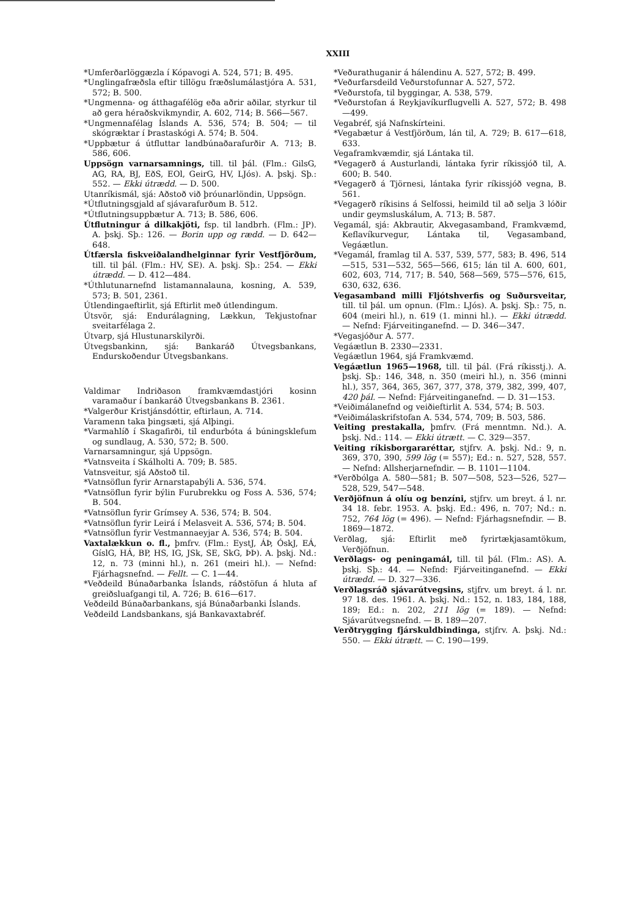XXIII
*Umferðarlöggæzla í Kópavogi A. 524, 571; B. 495.
*Unglingafræðsla eftir tillögu fræðslumálastjóra A. 531, 572; B. 500.
*Ungmenna- og átthagafélög eða aðrir aðilar, styrkur til að gera héraðskvikmyndir, A. 602, 714; B. 566—567.
*Ungmennafélag Íslands A. 536, 574; B. 504; — til skógræktar í Þrastaskógi A. 574; B. 504.
*Uppbætur á útfluttar landbúnaðarafurðir A. 713; B. 586, 606.
Uppsögn varnarsamnings, till. til þál. (Flm.: GilsG, AG, RA, BJ, EðS, EOl, GeirG, HV, LJós). A. þskj. Sþ.: 552. — Ekki útrædd. — D. 500.
Utanríkismál, sjá: Aðstoð við þróunarlöndin, Uppsögn.
*Útflutningsgjald af sjávarafurðum B. 512.
*Útflutningsuppbætur A. 713; B. 586, 606.
Útflutningur á dilkakjöti, fsp. til landbrh. (Flm.: JP). A. þskj. Sþ.: 126. — Borin upp og rædd. — D. 642—648.
Útfærsla fiskveiðalandhelginnar fyrir Vestfjörðum, till. til þál. (Flm.: HV, SE). A. þskj. Sþ.: 254. — Ekki útrædd. — D. 412—484.
*Úthlutunarnefnd listamannalauna, kosning, A. 539, 573; B. 501, 2361.
Útlendingaeftirlit, sjá Eftirlit með útlendingum.
Útsvör, sjá: Endurálagning, Lækkun, Tekjustofnar sveitarfélaga 2.
Útvarp, sjá Hlustunarskilyrði.
Útvegsbankinn, sjá: Bankaráð Útvegsbankans, Endurskoðendur Útvegsbankans.
Valdimar Indriðason framkvæmdastjóri kosinn varamaður í bankaráð Útvegsbankans B. 2361.
*Valgerður Kristjánsdóttir, eftirlaun, A. 714.
Varamenn taka þingsæti, sjá Alþingi.
*Varmahlíð í Skagafirði, til endurbóta á búningsklefum og sundlaug, A. 530, 572; B. 500.
Varnarsamningur, sjá Uppsögn.
*Vatnsveita í Skálholti A. 709; B. 585.
Vatnsveitur, sjá Aðstoð til.
*Vatnsöflun fyrir Arnarstapabýli A. 536, 574.
*Vatnsöflun fyrir býlin Furubrekku og Foss A. 536, 574; B. 504.
*Vatnsöflun fyrir Grímsey A. 536, 574; B. 504.
*Vatnsöflun fyrir Leirá í Melasveit A. 536, 574; B. 504.
*Vatnsöflun fyrir Vestmannaeyjar A. 536, 574; B. 504.
Vaxtalækkun o. fl., þmfrv. (Flm.: EystJ, ÁÞ, ÓskJ, EÁ, GíslG, HÁ, BP, HS, IG, JSk, SE, SkG, ÞÞ). A. þskj. Nd.: 12, n. 73 (minni hl.), n. 261 (meiri hl.). — Nefnd: Fjárhagsnefnd. — Fellt. — C. 1—44.
*Veðdeild Búnaðarbanka Íslands, ráðstöfun á hluta af greiðsluafgangi til, A. 726; B. 616—617.
Veðdeild Búnaðarbankans, sjá Búnaðarbanki Íslands.
Veðdeild Landsbankans, sjá Bankavaxtabréf.
*Veðurathuganir á hálendinu A. 527, 572; B. 499.
*Veðurfarsdeild Veðurstofunnar A. 527, 572.
*Veðurstofa, til byggingar, A. 538, 579.
*Veðurstofan á Reykjavíkurflugvelli A. 527, 572; B. 498—499.
Vegabréf, sjá Nafnskírteini.
*Vegabætur á Vestfjörðum, lán til, A. 729; B. 617—618, 633.
Vegaframkvæmdir, sjá Lántaka til.
*Vegagerð á Austurlandi, lántaka fyrir ríkissjóð til, A. 600; B. 540.
*Vegagerð á Tjörnesi, lántaka fyrir ríkissjóð vegna, B. 561.
*Vegagerð ríkisins á Selfossi, heimild til að selja 3 lóðir undir geymsluskálum, A. 713; B. 587.
Vegamál, sjá: Akbrautir, Akvegasamband, Framkvæmd, Keflavíkurvegur, Lántaka til, Vegasamband, Vegáætlun.
*Vegamál, framlag til A. 537, 539, 577, 583; B. 496, 514—515, 531—532, 565—566, 615; lán til A. 600, 601, 602, 603, 714, 717; B. 540, 568—569, 575—576, 615, 630, 632, 636.
Vegasamband milli Fljótshverfis og Suðursveitar, till. til þál. um opnun. (Flm.: LJós). A. þskj. Sþ.: 75, n. 604 (meiri hl.), n. 619 (1. minni hl.). — Ekki útrædd. — Nefnd: Fjárveitinganefnd. — D. 346—347.
*Vegasjóður A. 577.
Vegáætlun B. 2330—2331.
Vegáætlun 1964, sjá Framkvæmd.
Vegáætlun 1965—1968, till. til þál. (Frá ríkisstj.). A. þskj. Sþ.: 146, 348, n. 350 (meiri hl.), n. 356 (minni hl.), 357, 364, 365, 367, 377, 378, 379, 382, 399, 407, 420 þál. — Nefnd: Fjárveitinganefnd. — D. 31—153.
*Veiðimálanefnd og veiðieftirlit A. 534, 574; B. 503.
*Veiðimálaskrifstofan A. 534, 574, 709; B. 503, 586.
Veiting prestakalla, þmfrv. (Frá menntmn. Nd.). A. þskj. Nd.: 114. — Ekki útrætt. — C. 329—357.
Veiting ríkisborgararéttar, stjfrv. A. þskj. Nd.: 9, n. 369, 370, 390, 599 lög (= 557); Ed.: n. 527, 528, 557. — Nefnd: Allsherjarnefndir. — B. 1101—1104.
*Verðbólga A. 580—581; B. 507—508, 523—526, 527—528, 529, 547—548.
Verðjöfnun á olíu og benzíni, stjfrv. um breyt. á l. nr. 34 18. febr. 1953. A. þskj. Ed.: 496, n. 707; Nd.: n. 752, 764 lög (= 496). — Nefnd: Fjárhagsnefndir. — B. 1869—1872.
Verðlag, sjá: Eftirlit með fyrirtækjasamtökum, Verðjöfnun.
Verðlags- og peningamál, till. til þál. (Flm.: AS). A. þskj. Sþ.: 44. — Nefnd: Fjárveitinganefnd. — Ekki útrædd. — D. 327—336.
Verðlagsráð sjávarútvegsins, stjfrv. um breyt. á l. nr. 97 18. des. 1961. A. þskj. Nd.: 152, n. 183, 184, 188, 189; Ed.: n. 202, 211 lög (= 189). — Nefnd: Sjávarútvegsnefnd. — B. 189—207.
Verðtrygging fjárskuldbindinga, stjfrv. A. þskj. Nd.: 550. — Ekki útrætt. — C. 190—199.